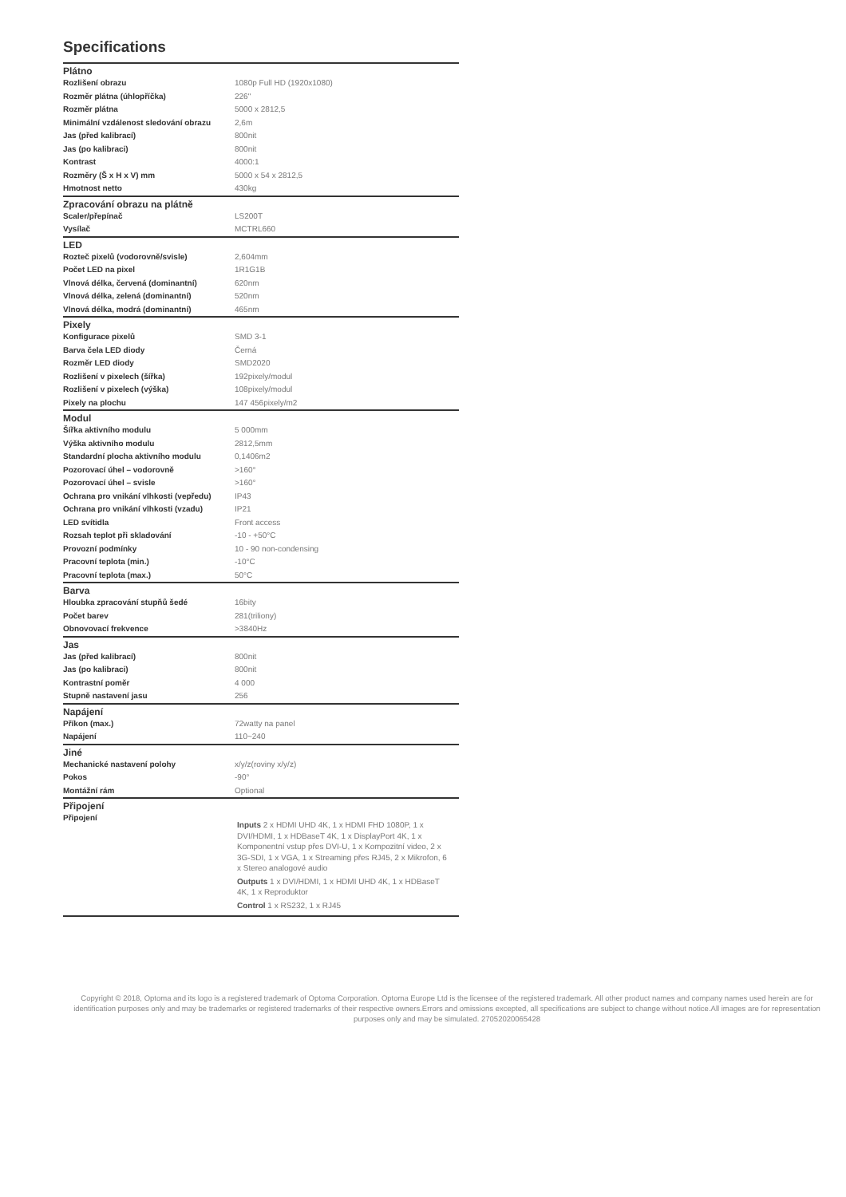Specifications
| Plátno | |
| --- | --- |
| Rozlišení obrazu | 1080p Full HD (1920x1080) |
| Rozměr plátna (úhlopříčka) | 226" |
| Rozměr plátna | 5000 x 2812,5 |
| Minimální vzdálenost sledování obrazu | 2,6m |
| Jas (před kalibrací) | 800nit |
| Jas (po kalibraci) | 800nit |
| Kontrast | 4000:1 |
| Rozměry (Š x H x V) mm | 5000 x 54 x 2812,5 |
| Hmotnost netto | 430kg |
| Zpracování obrazu na plátně | |
| Scaler/přepínač | LS200T |
| Vysílač | MCTRL660 |
| LED | |
| Rozteč pixelů (vodorovně/svisle) | 2,604mm |
| Počet LED na pixel | 1R1G1B |
| Vlnová délka, červená (dominantní) | 620nm |
| Vlnová délka, zelená (dominantní) | 520nm |
| Vlnová délka, modrá (dominantní) | 465nm |
| Pixely | |
| Konfigurace pixelů | SMD 3-1 |
| Barva čela LED diody | Černá |
| Rozměr LED diody | SMD2020 |
| Rozlišení v pixelech (šířka) | 192pixely/modul |
| Rozlišení v pixelech (výška) | 108pixely/modul |
| Pixely na plochu | 147 456pixely/m2 |
| Modul | |
| Šířka aktivního modulu | 5 000mm |
| Výška aktivního modulu | 2812,5mm |
| Standardní plocha aktivního modulu | 0,1406m2 |
| Pozorovací úhel – vodorovně | >160° |
| Pozorovací úhel – svisle | >160° |
| Ochrana pro vnikání vlhkosti (vepředu) | IP43 |
| Ochrana pro vnikání vlhkosti (vzadu) | IP21 |
| LED svítidla | Front access |
| Rozsah teplot při skladování | -10 - +50°C |
| Provozní podmínky | 10 - 90 non-condensing |
| Pracovní teplota (min.) | -10°C |
| Pracovní teplota (max.) | 50°C |
| Barva | |
| Hloubka zpracování stupňů šedé | 16bity |
| Počet barev | 281(triliony) |
| Obnovovací frekvence | >3840Hz |
| Jas | |
| Jas (před kalibrací) | 800nit |
| Jas (po kalibraci) | 800nit |
| Kontrastní poměr | 4 000 |
| Stupně nastavení jasu | 256 |
| Napájení | |
| Příkon (max.) | 72watty na panel |
| Napájení | 110~240 |
| Jiné | |
| Mechanické nastavení polohy | x/y/z(roviny x/y/z) |
| Pokos | -90° |
| Montážní rám | Optional |
| Připojení | |
| Připojení | Inputs 2 x HDMI UHD 4K, 1 x HDMI FHD 1080P, 1 x DVI/HDMI, 1 x HDBaseT 4K, 1 x DisplayPort 4K, 1 x Komponentní vstup přes DVI-U, 1 x Kompozitní video, 2 x 3G-SDI, 1 x VGA, 1 x Streaming přes RJ45, 2 x Mikrofon, 6 x Stereo analogové audio Outputs 1 x DVI/HDMI, 1 x HDMI UHD 4K, 1 x HDBaseT 4K, 1 x Reproduktor Control 1 x RS232, 1 x RJ45 |
Copyright © 2018, Optoma and its logo is a registered trademark of Optoma Corporation. Optoma Europe Ltd is the licensee of the registered trademark. All other product names and company names used herein are for identification purposes only and may be trademarks or registered trademarks of their respective owners.Errors and omissions excepted, all specifications are subject to change without notice.All images are for representation purposes only and may be simulated. 27052020065428